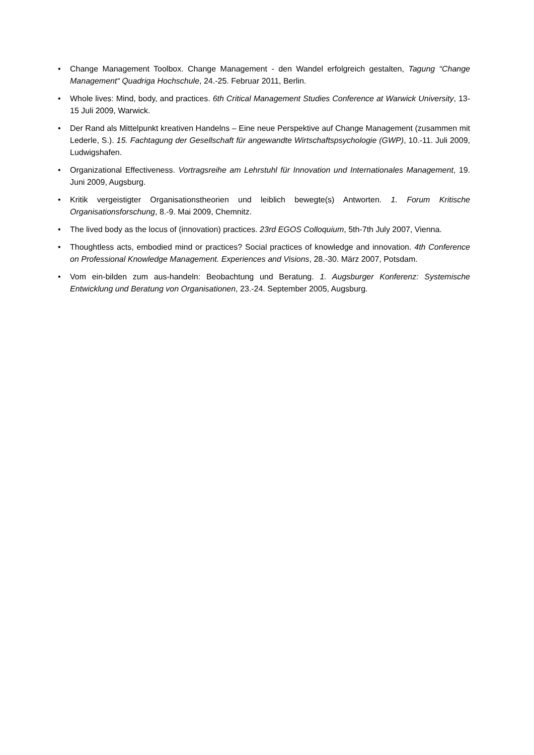• Change Management Toolbox. Change Management - den Wandel erfolgreich gestalten, Tagung “Change Management“ Quadriga Hochschule, 24.-25. Februar 2011, Berlin.
• Whole lives: Mind, body, and practices. 6th Critical Management Studies Conference at Warwick University, 13-15 Juli 2009, Warwick.
• Der Rand als Mittelpunkt kreativen Handelns – Eine neue Perspektive auf Change Management (zusammen mit Lederle, S.). 15. Fachtagung der Gesellschaft für angewandte Wirtschaftspsychologie (GWP), 10.-11. Juli 2009, Ludwigshafen.
• Organizational Effectiveness. Vortragsreihe am Lehrstuhl für Innovation und Internationales Management, 19. Juni 2009, Augsburg.
• Kritik vergeistigter Organisationstheorien und leiblich bewegte(s) Antworten. 1. Forum Kritische Organisationsforschung, 8.-9. Mai 2009, Chemnitz.
• The lived body as the locus of (innovation) practices. 23rd EGOS Colloquium, 5th-7th July 2007, Vienna.
• Thoughtless acts, embodied mind or practices? Social practices of knowledge and innovation. 4th Conference on Professional Knowledge Management. Experiences and Visions, 28.-30. März 2007, Potsdam.
• Vom ein-bilden zum aus-handeln: Beobachtung und Beratung. 1. Augsburger Konferenz: Systemische Entwicklung und Beratung von Organisationen, 23.-24. September 2005, Augsburg.